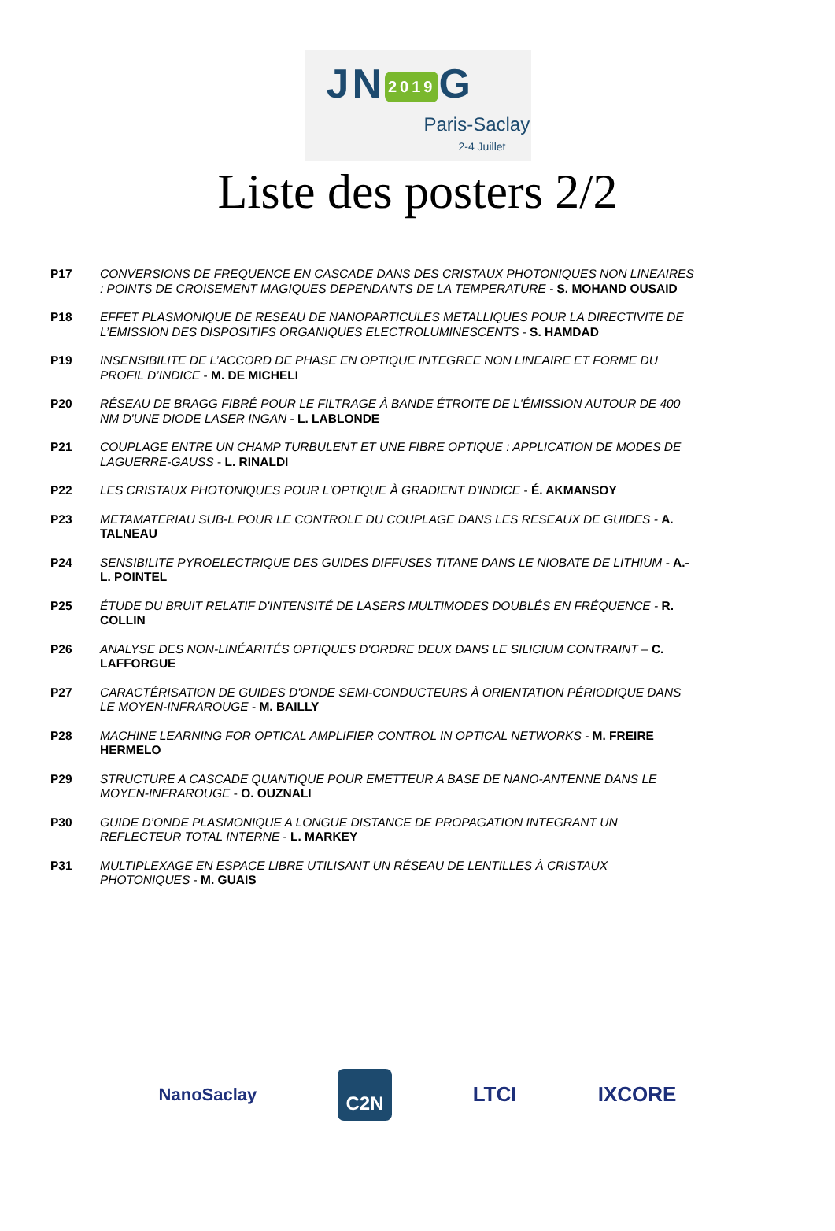JN 2019 G
Paris-Saclay
2-4 Juillet
Liste des posters 2/2
P17 CONVERSIONS DE FREQUENCE EN CASCADE DANS DES CRISTAUX PHOTONIQUES NON LINEAIRES : POINTS DE CROISEMENT MAGIQUES DEPENDANTS DE LA TEMPERATURE - S. MOHAND OUSAID
P18 EFFET PLASMONIQUE DE RESEAU DE NANOPARTICULES METALLIQUES POUR LA DIRECTIVITE DE L’EMISSION DES DISPOSITIFS ORGANIQUES ELECTROLUMINESCENTS - S. HAMDAD
P19 INSENSIBILITE DE L’ACCORD DE PHASE EN OPTIQUE INTEGREE NON LINEAIRE ET FORME DU PROFIL D’INDICE - M. DE MICHELI
P20 RÉSEAU DE BRAGG FIBRÉ POUR LE FILTRAGE À BANDE ÉTROITE DE L'ÉMISSION AUTOUR DE 400 NM D'UNE DIODE LASER INGAN - L. LABLONDE
P21 COUPLAGE ENTRE UN CHAMP TURBULENT ET UNE FIBRE OPTIQUE : APPLICATION DE MODES DE LAGUERRE-GAUSS - L. RINALDI
P22 LES CRISTAUX PHOTONIQUES POUR L'OPTIQUE À GRADIENT D'INDICE - É. AKMANSOY
P23 METAMATERIAU SUB-L POUR LE CONTROLE DU COUPLAGE DANS LES RESEAUX DE GUIDES - A. TALNEAU
P24 SENSIBILITE PYROELECTRIQUE DES GUIDES DIFFUSES TITANE DANS LE NIOBATE DE LITHIUM - A.-L. POINTEL
P25 ÉTUDE DU BRUIT RELATIF D'INTENSITÉ DE LASERS MULTIMODES DOUBLÉS EN FRÉQUENCE - R. COLLIN
P26 ANALYSE DES NON-LINÉARITÉS OPTIQUES D'ORDRE DEUX DANS LE SILICIUM CONTRAINT – C. LAFFORGUE
P27 CARACTÉRISATION DE GUIDES D'ONDE SEMI-CONDUCTEURS À ORIENTATION PÉRIODIQUE DANS LE MOYEN-INFRAROUGE - M. BAILLY
P28 MACHINE LEARNING FOR OPTICAL AMPLIFIER CONTROL IN OPTICAL NETWORKS - M. FREIRE HERMELO
P29 STRUCTURE A CASCADE QUANTIQUE POUR EMETTEUR A BASE DE NANO-ANTENNE DANS LE MOYEN-INFRAROUGE - O. OUZNALI
P30 GUIDE D’ONDE PLASMONIQUE A LONGUE DISTANCE DE PROPAGATION INTEGRANT UN REFLECTEUR TOTAL INTERNE - L. MARKEY
P31 MULTIPLEXAGE EN ESPACE LIBRE UTILISANT UN RÉSEAU DE LENTILLES À CRISTAUX PHOTONIQUES - M. GUAIS
NanoSaclay C2N LTCI IXCORE